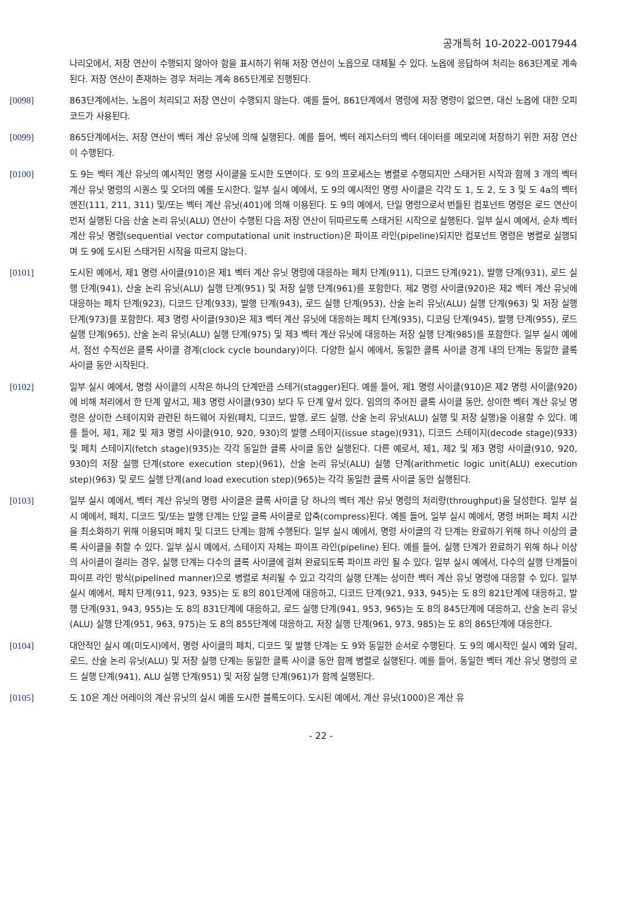공개특허 10-2022-0017944
나리오에서, 저장 연산이 수행되지 않아야 함을 표시하기 위해 저장 연산이 노옵으로 대체될 수 있다. 노옵에 응답하여 처리는 863단계로 계속된다. 저장 연산이 존재하는 경우 처리는 계속 865단계로 진행된다.
[0098] 863단계에서는, 노옵이 처리되고 저장 연산이 수행되지 않는다. 예를 들어, 861단계에서 명령에 저장 명령이 없으면, 대신 노옵에 대한 오피코드가 사용된다.
[0099] 865단계에서는, 저장 연산이 벡터 계산 유닛에 의해 실행된다. 예를 들어, 벡터 레지스터의 벡터 데이터를 메모리에 저장하기 위한 저장 연산이 수행된다.
[0100] 도 9는 벡터 계산 유닛의 예시적인 명령 사이클을 도시한 도면이다. 도 9의 프로세스는 병렬로 수행되지만 스태거된 시작과 함께 3 개의 벡터 계산 유닛 명령의 시퀀스 및 오더의 예를 도시한다. 일부 실시 예에서, 도 9의 예시적인 명령 사이클은 각각 도 1, 도 2, 도 3 및 도 4a의 벡터 엔진(111, 211, 311) 및/또는 벡터 계산 유닛(401)에 의해 이용된다. 도 9의 예에서, 단일 명령으로서 번들된 컴포넌트 명령은 로드 연산이 먼저 실행된 다음 산술 논리 유닛(ALU) 연산이 수행된 다음 저장 연산이 뒤따르도록 스태거된 시작으로 실행된다. 일부 실시 예에서, 순차 벡터 계산 유닛 명령(sequential vector computational unit instruction)은 파이프 라인(pipeline)되지만 컴포넌트 명령은 병렬로 실행되며 도 9에 도시된 스태거된 시작을 따르지 않는다.
[0101] 도시된 예에서, 제1 명령 사이클(910)은 제1 벡터 계산 유닛 명령에 대응하는 페치 단계(911), 디코드 단계(921), 발행 단계(931), 로드 실행 단계(941), 산술 논리 유닛(ALU) 실행 단계(951) 및 저장 실행 단계(961)를 포함한다. 제2 명령 사이클(920)은 제2 벡터 계산 유닛에 대응하는 페치 단계(923), 디코드 단계(933), 발행 단계(943), 로드 실행 단계(953), 산술 논리 유닛(ALU) 실행 단계(963) 및 저장 실행 단계(973)를 포함한다. 제3 명령 사이클(930)은 제3 벡터 계산 유닛에 대응하는 페치 단계(935), 디코딩 단계(945), 발행 단계(955), 로드 실행 단계(965), 산술 논리 유닛(ALU) 실행 단계(975) 및 제3 벡터 계산 유닛에 대응하는 저장 실행 단계(985)를 포함한다. 일부 실시 예에서, 점선 수직선은 클록 사이클 경계(clock cycle boundary)이다. 다양한 실시 예에서, 동일한 클록 사이클 경계 내의 단계는 동일한 클록 사이클 동안 시작된다.
[0102] 일부 실시 예에서, 명령 사이클의 시작은 하나의 단계만큼 스테거(stagger)된다. 예를 들어, 제1 명령 사이클(910)은 제2 명령 사이클(920)에 비해 처리에서 한 단계 앞서고, 제3 명령 사이클(930) 보다 두 단계 앞서 있다. 임의의 주어진 클록 사이클 동안, 상이한 벡터 계산 유닛 명령은 상이한 스테이지와 관련된 하드웨어 자원(페치, 디코드, 발행, 로드 실행, 산술 논리 유닛(ALU) 실행 및 저장 실행)을 이용할 수 있다. 예를 들어, 제1, 제2 및 제3 명령 사이클(910, 920, 930)의 발행 스테이지(issue stage)(931), 디코드 스테이지(decode stage)(933) 및 페치 스테이지(fetch stage)(935)는 각각 동일한 클록 사이클 동안 실행된다. 다른 예로서, 제1, 제2 및 제3 명령 사이클(910, 920, 930)의 저장 실행 단계(store execution step)(961), 산술 논리 유닛(ALU) 실행 단계(arithmetic logic unit(ALU) execution step)(963) 및 로드 실행 단계(and load execution step)(965)는 각각 동일한 클록 사이클 동안 실행된다.
[0103] 일부 실시 예에서, 벡터 계산 유닛의 명령 사이클은 클록 사이클 당 하나의 벡터 계산 유닛 명령의 처리량(throughput)을 달성한다. 일부 실시 예에서, 페치, 디코드 및/또는 발행 단계는 단일 클록 사이클로 압축(compress)된다. 예를 들어, 일부 실시 예에서, 명령 버퍼는 페치 시간을 최소화하기 위해 이용되며 페치 및 디코드 단계는 함께 수행된다. 일부 실시 예에서, 명령 사이클의 각 단계는 완료하기 위해 하나 이상의 클록 사이클을 취할 수 있다. 일부 실시 예에서, 스테이지 자체는 파이프 라인(pipeline) 된다. 예를 들어, 실행 단계가 완료하기 위해 하나 이상의 사이클이 걸리는 경우, 실행 단계는 다수의 클록 사이클에 걸쳐 완료되도록 파이프 라인 될 수 있다. 일부 실시 예에서, 다수의 실행 단계들이 파이프 라인 방식(pipelined manner)으로 병렬로 처리될 수 있고 각각의 실행 단계는 상이한 벡터 계산 유닛 명령에 대응할 수 있다. 일부 실시 예에서, 페치 단계(911, 923, 935)는 도 8의 801단계에 대응하고, 디코드 단계(921, 933, 945)는 도 8의 821단계에 대응하고, 발행 단계(931, 943, 955)는 도 8의 831단계에 대응하고, 로드 실행 단계(941, 953, 965)는 도 8의 845단계에 대응하고, 산술 논리 유닛 (ALU) 실행 단계(951, 963, 975)는 도 8의 855단계에 대응하고, 저장 실행 단계(961, 973, 985)는 도 8의 865단계에 대응한다.
[0104] 대안적인 실시 예(미도시)에서, 명령 사이클의 페치, 디코드 및 발행 단계는 도 9와 동일한 순서로 수행된다. 도 9의 예시적인 실시 예와 달리, 로드, 산술 논리 유닛(ALU) 및 저장 실행 단계는 동일한 클록 사이클 동안 함께 병렬로 실행된다. 예를 들어, 동일한 벡터 계산 유닛 명령의 로드 실행 단계(941), ALU 실행 단계(951) 및 저장 실행 단계(961)가 함께 실행된다.
[0105] 도 10은 계산 어레이의 계산 유닛의 실시 예를 도시한 블록도이다. 도시된 예에서, 계산 유닛(1000)은 계산 유
- 22 -